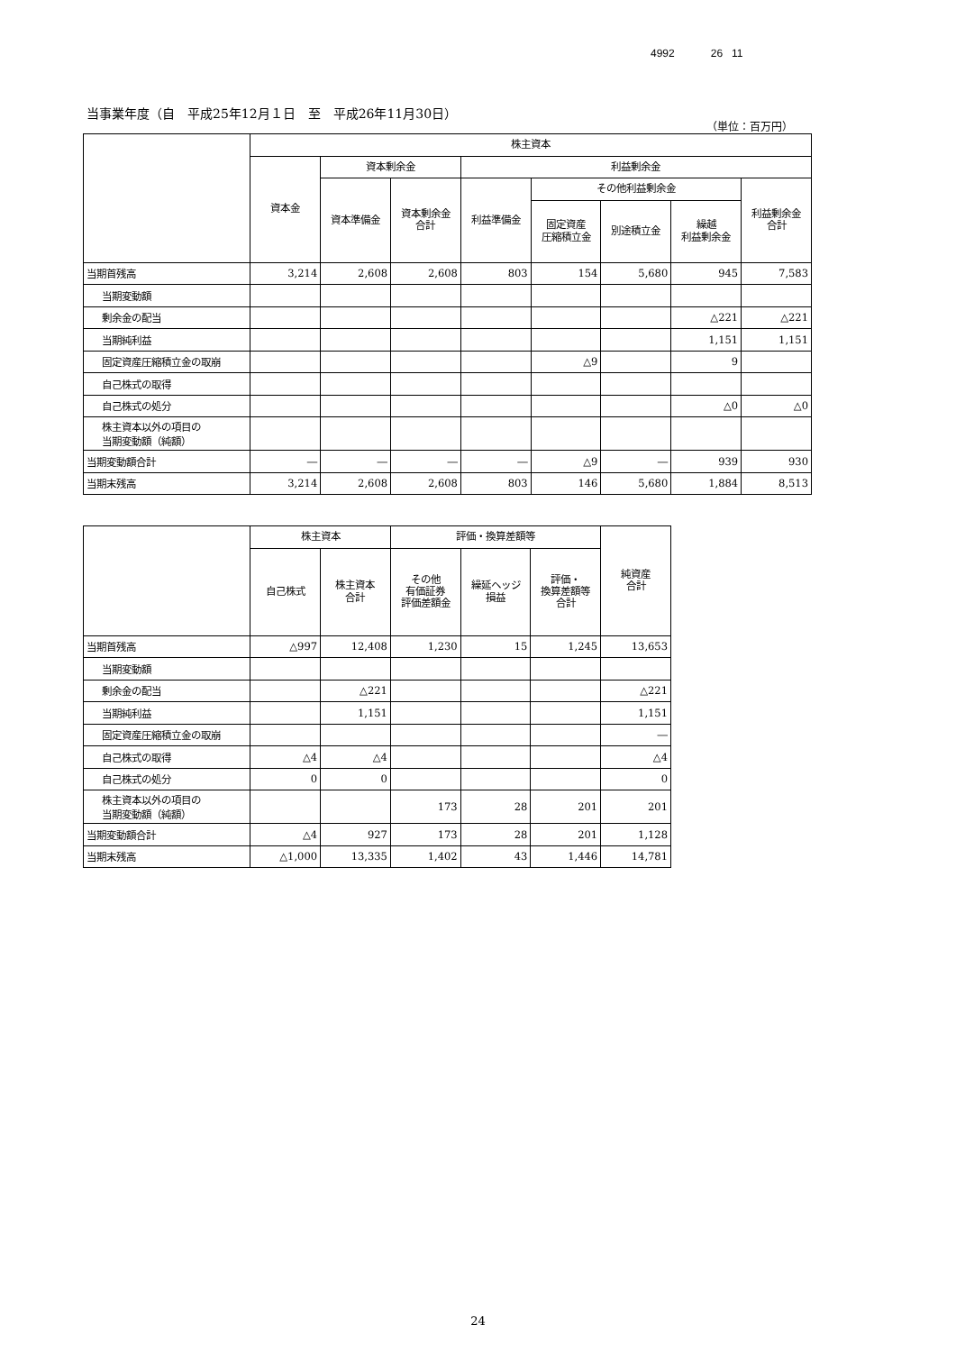4992 26 11
当事業年度（自　平成25年12月１日　至　平成26年11月30日）
（単位：百万円）
| | 株主資本 | | | | | | | |
| --- | --- | --- | --- | --- | --- | --- | --- | --- |
| | 資本金 | 資本剰余金 | | 利益剰余金 | | | | |
| | | 資本準備金 | 資本剰余金 合計 | 利益準備金 | その他利益剰余金 | | | 利益剰余金 合計 |
| | | | | | 固定資産 圧縮積立金 | 別途積立金 | 繰越 利益剰余金 | |
| 当期首残高 | 3,214 | 2,608 | 2,608 | 803 | 154 | 5,680 | 945 | 7,583 |
| 当期変動額 | | | | | | | | |
| 剰余金の配当 | | | | | | | △221 | △221 |
| 当期純利益 | | | | | | | 1,151 | 1,151 |
| 固定資産圧縮積立金の取崩 | | | | | △9 | | 9 | |
| 自己株式の取得 | | | | | | | | |
| 自己株式の処分 | | | | | | | △0 | △0 |
| 株主資本以外の項目の 当期変動額（純額） | | | | | | | | |
| 当期変動額合計 | ― | ― | ― | ― | △9 | ― | 939 | 930 |
| 当期末残高 | 3,214 | 2,608 | 2,608 | 803 | 146 | 5,680 | 1,884 | 8,513 |
| | 株主資本 | | 評価・換算差額等 | | | 純資産 合計 |
| --- | --- | --- | --- | --- | --- | --- |
| | 自己株式 | 株主資本 合計 | その他 有価証券 評価差額金 | 繰延ヘッジ 損益 | 評価・ 換算差額等 合計 | |
| 当期首残高 | △997 | 12,408 | 1,230 | 15 | 1,245 | 13,653 |
| 当期変動額 | | | | | | |
| 剰余金の配当 | | △221 | | | | △221 |
| 当期純利益 | | 1,151 | | | | 1,151 |
| 固定資産圧縮積立金の取崩 | | | | | | ― |
| 自己株式の取得 | △4 | △4 | | | | △4 |
| 自己株式の処分 | 0 | 0 | | | | 0 |
| 株主資本以外の項目の 当期変動額（純額） | | | 173 | 28 | 201 | 201 |
| 当期変動額合計 | △4 | 927 | 173 | 28 | 201 | 1,128 |
| 当期末残高 | △1,000 | 13,335 | 1,402 | 43 | 1,446 | 14,781 |
24